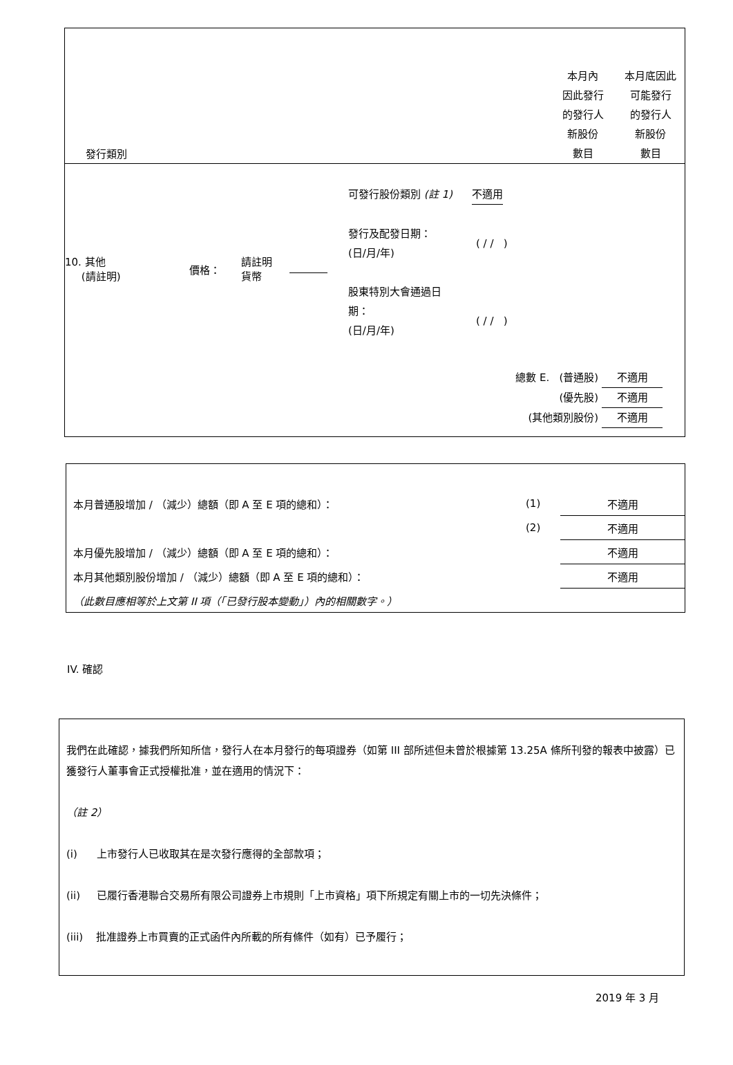發行類別
本月內
因此發行
的發行人
新股份
數目
本月底因此
可能發行
的發行人
新股份
數目
10. 其他
(請註明)
價格：
請註明
貨幣
可發行股份類別 (註 1) 不適用
發行及配發日期：
(日/月/年)
( / / )
股東特別大會通過日
期：
(日/月/年)
( / / )
總數 E. (普通股) 不適用
(優先股) 不適用
(其他類別股份) 不適用
| 本月普通股增加 / （減少）總額（即 A 至 E 項的總和）： | (1) | 不適用 |
| | (2) | 不適用 |
| 本月優先股增加 / （減少）總額（即 A 至 E 項的總和）： | | 不適用 |
| 本月其他類別股份增加 / （減少）總額（即 A 至 E 項的總和）： | | 不適用 |
| （此數目應相等於上文第 II 項（「已發行股本變動」）內的相關數字。） | | |
IV. 確認
我們在此確認，據我們所知所信，發行人在本月發行的每項證券（如第 III 部所述但未曾於根據第 13.25A 條所刊發的報表中披露）已獲發行人董事會正式授權批准，並在適用的情況下：
（註 2）
(i) 上市發行人已收取其在是次發行應得的全部款項；
(ii) 已履行香港聯合交易所有限公司證券上市規則「上市資格」項下所規定有關上市的一切先決條件；
(iii) 批准證券上市買賣的正式函件內所載的所有條件（如有）已予履行；
2019 年 3 月